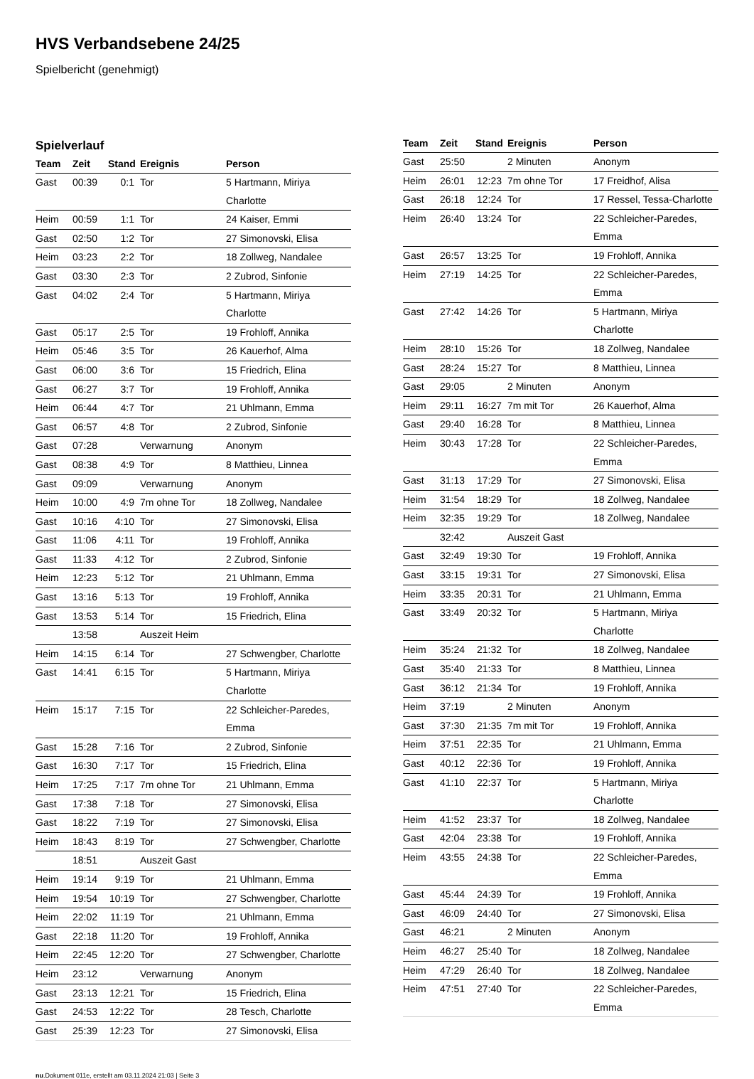HVS Verbandsebene 24/25
Spielbericht (genehmigt)
Spielverlauf
| Team | Zeit | Stand | Ereignis | Person |
| --- | --- | --- | --- | --- |
| Gast | 00:39 | 0:1 | Tor | 5 Hartmann, Miriya Charlotte |
| Heim | 00:59 | 1:1 | Tor | 24 Kaiser, Emmi |
| Gast | 02:50 | 1:2 | Tor | 27 Simonovski, Elisa |
| Heim | 03:23 | 2:2 | Tor | 18 Zollweg, Nandalee |
| Gast | 03:30 | 2:3 | Tor | 2 Zubrod, Sinfonie |
| Gast | 04:02 | 2:4 | Tor | 5 Hartmann, Miriya Charlotte |
| Gast | 05:17 | 2:5 | Tor | 19 Frohloff, Annika |
| Heim | 05:46 | 3:5 | Tor | 26 Kauerhof, Alma |
| Gast | 06:00 | 3:6 | Tor | 15 Friedrich, Elina |
| Gast | 06:27 | 3:7 | Tor | 19 Frohloff, Annika |
| Heim | 06:44 | 4:7 | Tor | 21 Uhlmann, Emma |
| Gast | 06:57 | 4:8 | Tor | 2 Zubrod, Sinfonie |
| Gast | 07:28 | | Verwarnung | Anonym |
| Gast | 08:38 | 4:9 | Tor | 8 Matthieu, Linnea |
| Gast | 09:09 | | Verwarnung | Anonym |
| Heim | 10:00 | 4:9 | 7m ohne Tor | 18 Zollweg, Nandalee |
| Gast | 10:16 | 4:10 | Tor | 27 Simonovski, Elisa |
| Gast | 11:06 | 4:11 | Tor | 19 Frohloff, Annika |
| Gast | 11:33 | 4:12 | Tor | 2 Zubrod, Sinfonie |
| Heim | 12:23 | 5:12 | Tor | 21 Uhlmann, Emma |
| Gast | 13:16 | 5:13 | Tor | 19 Frohloff, Annika |
| Gast | 13:53 | 5:14 | Tor | 15 Friedrich, Elina |
| | 13:58 | | Auszeit Heim | |
| Heim | 14:15 | 6:14 | Tor | 27 Schwengber, Charlotte |
| Gast | 14:41 | 6:15 | Tor | 5 Hartmann, Miriya Charlotte |
| Heim | 15:17 | 7:15 | Tor | 22 Schleicher-Paredes, Emma |
| Gast | 15:28 | 7:16 | Tor | 2 Zubrod, Sinfonie |
| Gast | 16:30 | 7:17 | Tor | 15 Friedrich, Elina |
| Heim | 17:25 | 7:17 | 7m ohne Tor | 21 Uhlmann, Emma |
| Gast | 17:38 | 7:18 | Tor | 27 Simonovski, Elisa |
| Gast | 18:22 | 7:19 | Tor | 27 Simonovski, Elisa |
| Heim | 18:43 | 8:19 | Tor | 27 Schwengber, Charlotte |
| | 18:51 | | Auszeit Gast | |
| Heim | 19:14 | 9:19 | Tor | 21 Uhlmann, Emma |
| Heim | 19:54 | 10:19 | Tor | 27 Schwengber, Charlotte |
| Heim | 22:02 | 11:19 | Tor | 21 Uhlmann, Emma |
| Gast | 22:18 | 11:20 | Tor | 19 Frohloff, Annika |
| Heim | 22:45 | 12:20 | Tor | 27 Schwengber, Charlotte |
| Heim | 23:12 | | Verwarnung | Anonym |
| Gast | 23:13 | 12:21 | Tor | 15 Friedrich, Elina |
| Gast | 24:53 | 12:22 | Tor | 28 Tesch, Charlotte |
| Gast | 25:39 | 12:23 | Tor | 27 Simonovski, Elisa |
| Team | Zeit | Stand | Ereignis | Person |
| --- | --- | --- | --- | --- |
| Gast | 25:50 | | 2 Minuten | Anonym |
| Heim | 26:01 | 12:23 | 7m ohne Tor | 17 Freidhof, Alisa |
| Gast | 26:18 | 12:24 | Tor | 17 Ressel, Tessa-Charlotte |
| Heim | 26:40 | 13:24 | Tor | 22 Schleicher-Paredes, Emma |
| Gast | 26:57 | 13:25 | Tor | 19 Frohloff, Annika |
| Heim | 27:19 | 14:25 | Tor | 22 Schleicher-Paredes, Emma |
| Gast | 27:42 | 14:26 | Tor | 5 Hartmann, Miriya Charlotte |
| Heim | 28:10 | 15:26 | Tor | 18 Zollweg, Nandalee |
| Gast | 28:24 | 15:27 | Tor | 8 Matthieu, Linnea |
| Gast | 29:05 | | 2 Minuten | Anonym |
| Heim | 29:11 | 16:27 | 7m mit Tor | 26 Kauerhof, Alma |
| Gast | 29:40 | 16:28 | Tor | 8 Matthieu, Linnea |
| Heim | 30:43 | 17:28 | Tor | 22 Schleicher-Paredes, Emma |
| Gast | 31:13 | 17:29 | Tor | 27 Simonovski, Elisa |
| Heim | 31:54 | 18:29 | Tor | 18 Zollweg, Nandalee |
| Heim | 32:35 | 19:29 | Tor | 18 Zollweg, Nandalee |
| | 32:42 | | Auszeit Gast | |
| Gast | 32:49 | 19:30 | Tor | 19 Frohloff, Annika |
| Gast | 33:15 | 19:31 | Tor | 27 Simonovski, Elisa |
| Heim | 33:35 | 20:31 | Tor | 21 Uhlmann, Emma |
| Gast | 33:49 | 20:32 | Tor | 5 Hartmann, Miriya Charlotte |
| Heim | 35:24 | 21:32 | Tor | 18 Zollweg, Nandalee |
| Gast | 35:40 | 21:33 | Tor | 8 Matthieu, Linnea |
| Gast | 36:12 | 21:34 | Tor | 19 Frohloff, Annika |
| Heim | 37:19 | | 2 Minuten | Anonym |
| Gast | 37:30 | 21:35 | 7m mit Tor | 19 Frohloff, Annika |
| Heim | 37:51 | 22:35 | Tor | 21 Uhlmann, Emma |
| Gast | 40:12 | 22:36 | Tor | 19 Frohloff, Annika |
| Gast | 41:10 | 22:37 | Tor | 5 Hartmann, Miriya Charlotte |
| Heim | 41:52 | 23:37 | Tor | 18 Zollweg, Nandalee |
| Gast | 42:04 | 23:38 | Tor | 19 Frohloff, Annika |
| Heim | 43:55 | 24:38 | Tor | 22 Schleicher-Paredes, Emma |
| Gast | 45:44 | 24:39 | Tor | 19 Frohloff, Annika |
| Gast | 46:09 | 24:40 | Tor | 27 Simonovski, Elisa |
| Gast | 46:21 | | 2 Minuten | Anonym |
| Heim | 46:27 | 25:40 | Tor | 18 Zollweg, Nandalee |
| Heim | 47:29 | 26:40 | Tor | 18 Zollweg, Nandalee |
| Heim | 47:51 | 27:40 | Tor | 22 Schleicher-Paredes, Emma |
nu.Dokument 011e, erstellt am 03.11.2024 21:03 | Seite 3